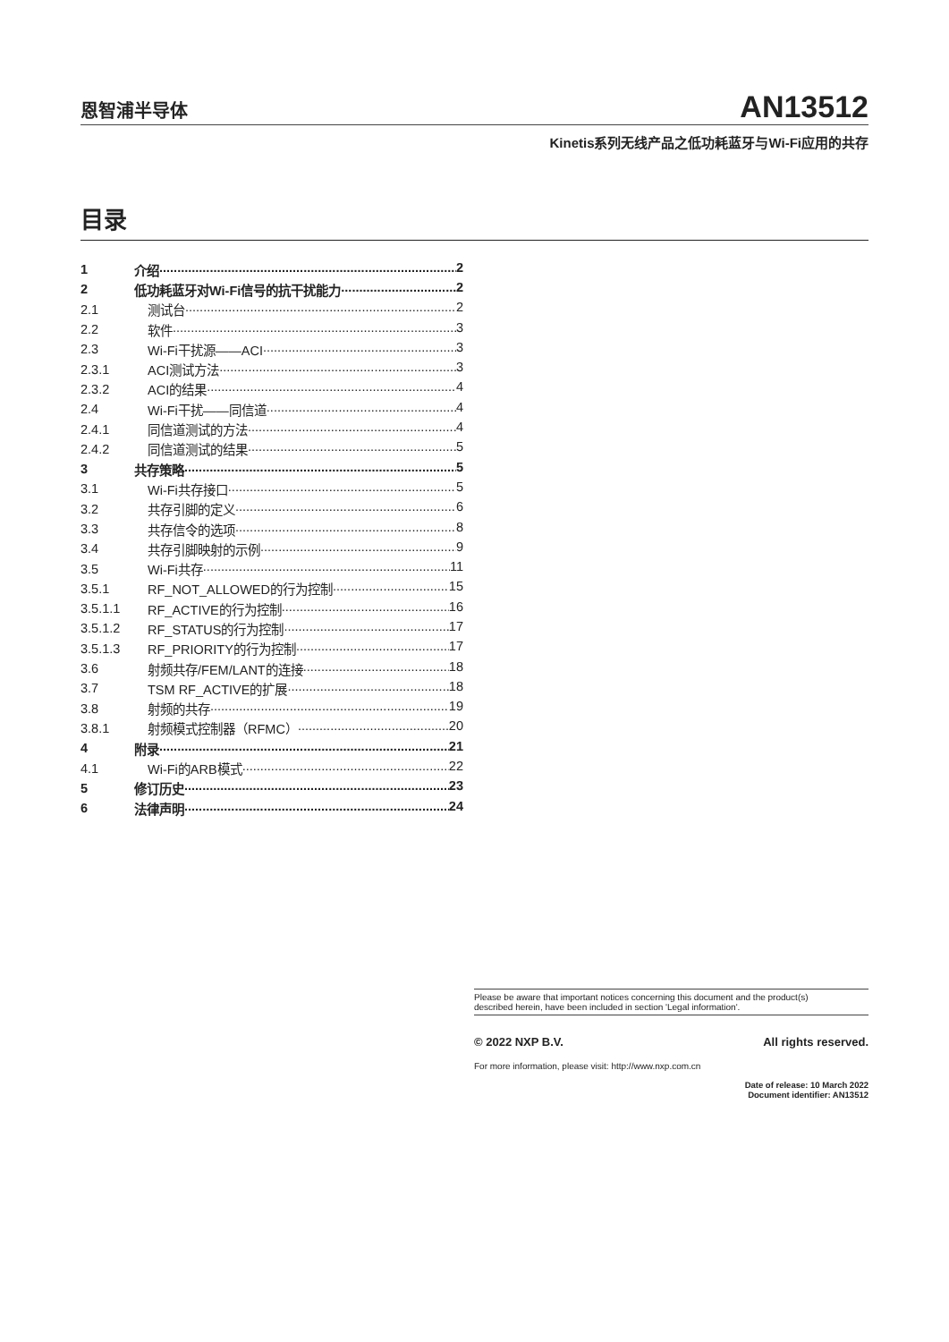恩智浦半导体
AN13512
Kinetis系列无线产品之低功耗蓝牙与Wi-Fi应用的共存
目录
1 介绍 2
2 低功耗蓝牙对Wi-Fi信号的抗干扰能力 2
2.1 测试台 2
2.2 软件 3
2.3 Wi-Fi干扰源——ACI 3
2.3.1 ACI测试方法 3
2.3.2 ACI的结果 4
2.4 Wi-Fi干扰——同信道 4
2.4.1 同信道测试的方法 4
2.4.2 同信道测试的结果 5
3 共存策略 5
3.1 Wi-Fi共存接口 5
3.2 共存引脚的定义 6
3.3 共存信令的选项 8
3.4 共存引脚映射的示例 9
3.5 Wi-Fi共存 11
3.5.1 RF_NOT_ALLOWED的行为控制 15
3.5.1.1 RF_ACTIVE的行为控制 16
3.5.1.2 RF_STATUS的行为控制 17
3.5.1.3 RF_PRIORITY的行为控制 17
3.6 射频共存/FEM/LANT的连接 18
3.7 TSM RF_ACTIVE的扩展 18
3.8 射频的共存 19
3.8.1 射频模式控制器（RFMC） 20
4 附录 21
4.1 Wi-Fi的ARB模式 22
5 修订历史 23
6 法律声明 24
Please be aware that important notices concerning this document and the product(s)
described herein, have been included in section 'Legal information'.
© 2022 NXP B.V. All rights reserved.
For more information, please visit: http://www.nxp.com.cn
Date of release: 10 March 2022
Document identifier: AN13512